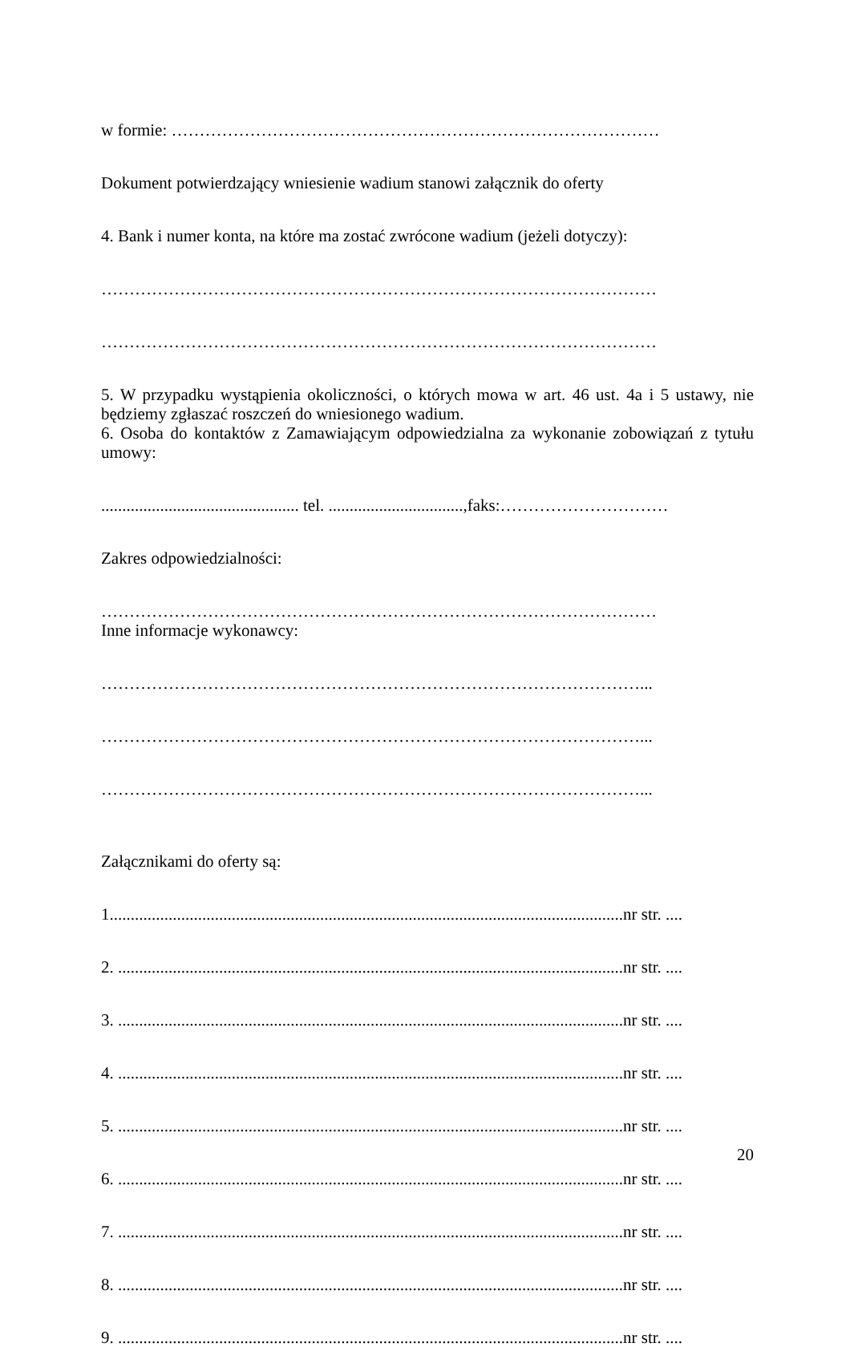w formie: ……………………………………………………………………………
Dokument potwierdzający wniesienie wadium stanowi załącznik do oferty
4. Bank i numer konta, na które ma zostać zwrócone wadium (jeżeli dotyczy):
………………………………………………………………………………………
………………………………………………………………………………………
5. W przypadku wystąpienia okoliczności, o których mowa w art. 46 ust. 4a i 5 ustawy, nie będziemy zgłaszać roszczeń do wniesionego wadium.
6. Osoba do kontaktów z Zamawiającym odpowiedzialna za wykonanie zobowiązań z tytułu umowy:
............................................... tel. ................................,faks:…………………………
Zakres odpowiedzialności:
………………………………………………………………………………………
Inne informacje wykonawcy:
……………………………………………………………………………………...
……………………………………………………………………………………...
……………………………………………………………………………………...
Załącznikami do oferty są:
1..........................................................................................................................nr str. ....
2. ........................................................................................................................nr str. ....
3. ........................................................................................................................nr str. ....
4. ........................................................................................................................nr str. ....
5. ........................................................................................................................nr str. ....
6. ........................................................................................................................nr str. ....
7. ........................................................................................................................nr str. ....
8. ........................................................................................................................nr str. ....
9. ........................................................................................................................nr str. ....
20